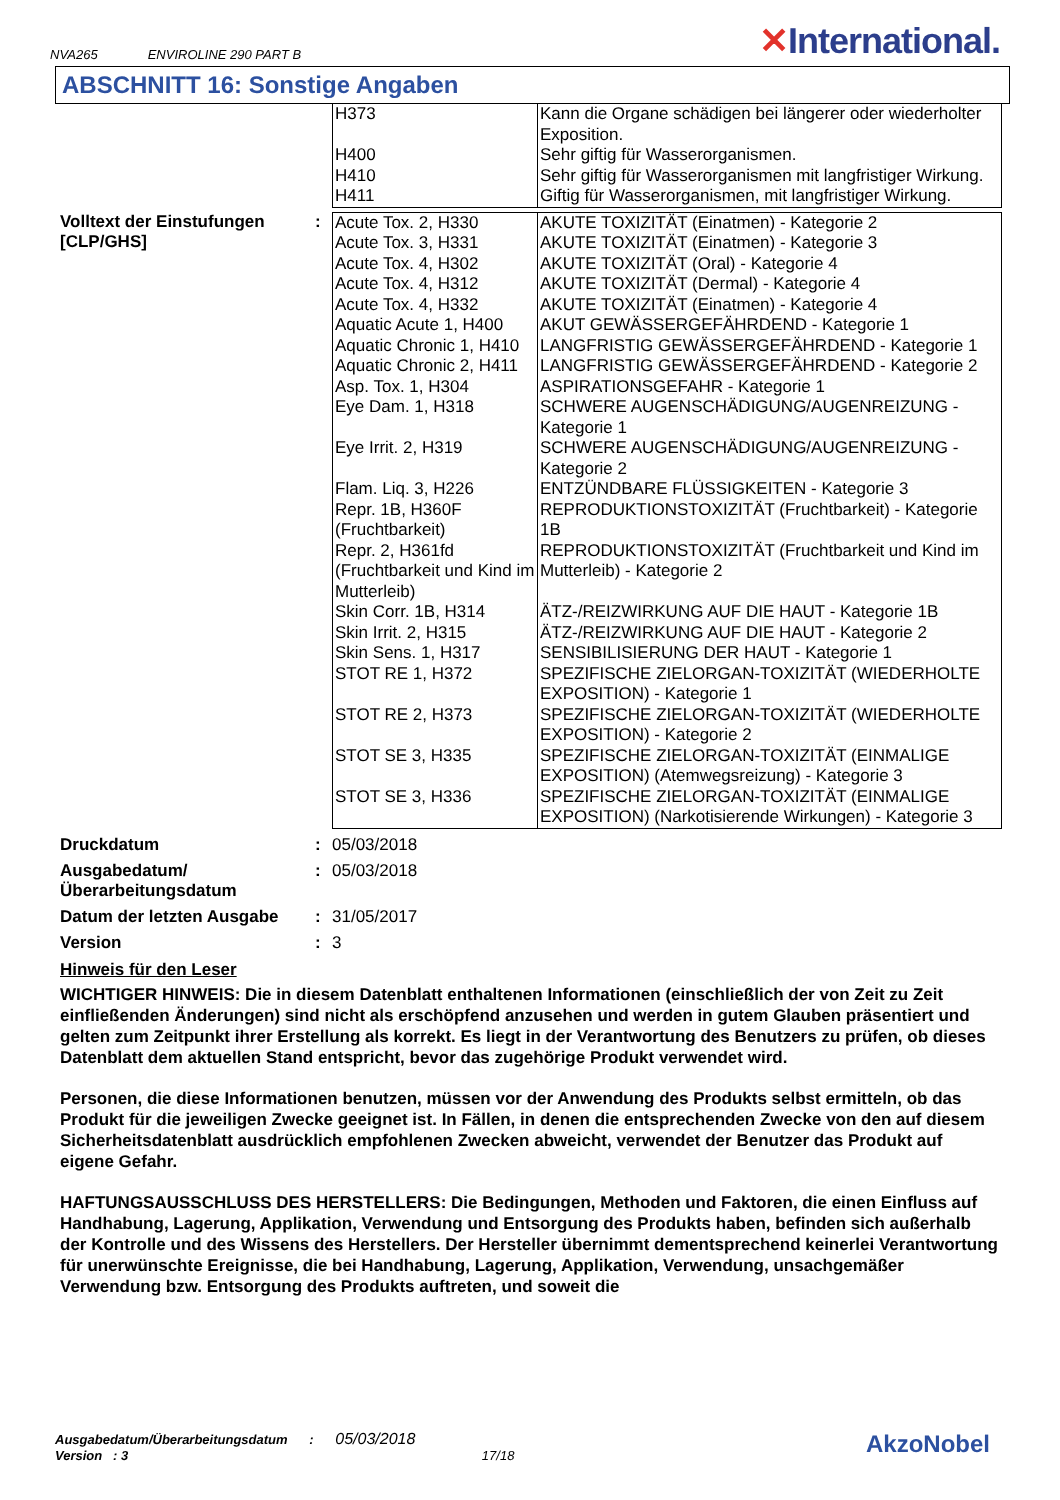NVA265 ENVIROLINE 290 PART B
✕International.
ABSCHNITT 16: Sonstige Angaben
| H373 | Kann die Organe schädigen bei längerer oder wiederholter Exposition. |
| H400 | Sehr giftig für Wasserorganismen. |
| H410 | Sehr giftig für Wasserorganismen mit langfristiger Wirkung. |
| H411 | Giftig für Wasserorganismen, mit langfristiger Wirkung. |
Volltext der Einstufungen [CLP/GHS]
:
| Acute Tox. 2, H330 | AKUTE TOXIZITÄT (Einatmen) - Kategorie 2 |
| Acute Tox. 3, H331 | AKUTE TOXIZITÄT (Einatmen) - Kategorie 3 |
| Acute Tox. 4, H302 | AKUTE TOXIZITÄT (Oral) - Kategorie 4 |
| Acute Tox. 4, H312 | AKUTE TOXIZITÄT (Dermal) - Kategorie 4 |
| Acute Tox. 4, H332 | AKUTE TOXIZITÄT (Einatmen) - Kategorie 4 |
| Aquatic Acute 1, H400 | AKUT GEWÄSSERGEFÄHRDEND - Kategorie 1 |
| Aquatic Chronic 1, H410 | LANGFRISTIG GEWÄSSERGEFÄHRDEND - Kategorie 1 |
| Aquatic Chronic 2, H411 | LANGFRISTIG GEWÄSSERGEFÄHRDEND - Kategorie 2 |
| Asp. Tox. 1, H304 | ASPIRATIONSGEFAHR - Kategorie 1 |
| Eye Dam. 1, H318 | SCHWERE AUGENSCHÄDIGUNG/AUGENREIZUNG - Kategorie 1 |
| Eye Irrit. 2, H319 | SCHWERE AUGENSCHÄDIGUNG/AUGENREIZUNG - Kategorie 2 |
| Flam. Liq. 3, H226 | ENTZÜNDBARE FLÜSSIGKEITEN - Kategorie 3 |
| Repr. 1B, H360F (Fruchtbarkeit) | REPRODUKTIONSTOXIZITÄT (Fruchtbarkeit) - Kategorie 1B |
| Repr. 2, H361fd (Fruchtbarkeit und Kind im Mutterleib) | REPRODUKTIONSTOXIZITÄT (Fruchtbarkeit und Kind im Mutterleib) - Kategorie 2 |
| Skin Corr. 1B, H314 | ÄTZ-/REIZWIRKUNG AUF DIE HAUT - Kategorie 1B |
| Skin Irrit. 2, H315 | ÄTZ-/REIZWIRKUNG AUF DIE HAUT - Kategorie 2 |
| Skin Sens. 1, H317 | SENSIBILISIERUNG DER HAUT - Kategorie 1 |
| STOT RE 1, H372 | SPEZIFISCHE ZIELORGAN-TOXIZITÄT (WIEDERHOLTE EXPOSITION) - Kategorie 1 |
| STOT RE 2, H373 | SPEZIFISCHE ZIELORGAN-TOXIZITÄT (WIEDERHOLTE EXPOSITION) - Kategorie 2 |
| STOT SE 3, H335 | SPEZIFISCHE ZIELORGAN-TOXIZITÄT (EINMALIGE EXPOSITION) (Atemwegsreizung) - Kategorie 3 |
| STOT SE 3, H336 | SPEZIFISCHE ZIELORGAN-TOXIZITÄT (EINMALIGE EXPOSITION) (Narkotisierende Wirkungen) - Kategorie 3 |
Druckdatum : 05/03/2018
Ausgabedatum/ Überarbeitungsdatum
: 05/03/2018
Datum der letzten Ausgabe : 31/05/2017
Version : 3
Hinweis für den Leser
WICHTIGER HINWEIS: Die in diesem Datenblatt enthaltenen Informationen (einschließlich der von Zeit zu Zeit einfließenden Änderungen) sind nicht als erschöpfend anzusehen und werden in gutem Glauben präsentiert und gelten zum Zeitpunkt ihrer Erstellung als korrekt. Es liegt in der Verantwortung des Benutzers zu prüfen, ob dieses Datenblatt dem aktuellen Stand entspricht, bevor das zugehörige Produkt verwendet wird.
Personen, die diese Informationen benutzen, müssen vor der Anwendung des Produkts selbst ermitteln, ob das Produkt für die jeweiligen Zwecke geeignet ist. In Fällen, in denen die entsprechenden Zwecke von den auf diesem Sicherheitsdatenblatt ausdrücklich empfohlenen Zwecken abweicht, verwendet der Benutzer das Produkt auf eigene Gefahr.
HAFTUNGSAUSSCHLUSS DES HERSTELLERS: Die Bedingungen, Methoden und Faktoren, die einen Einfluss auf Handhabung, Lagerung, Applikation, Verwendung und Entsorgung des Produkts haben, befinden sich außerhalb der Kontrolle und des Wissens des Herstellers. Der Hersteller übernimmt dementsprechend keinerlei Verantwortung für unerwünschte Ereignisse, die bei Handhabung, Lagerung, Applikation, Verwendung, unsachgemäßer Verwendung bzw. Entsorgung des Produkts auftreten, und soweit die
Ausgabedatum/Überarbeitungsdatum : 05/03/2018
Version : 3 17/18
AkzoNobel